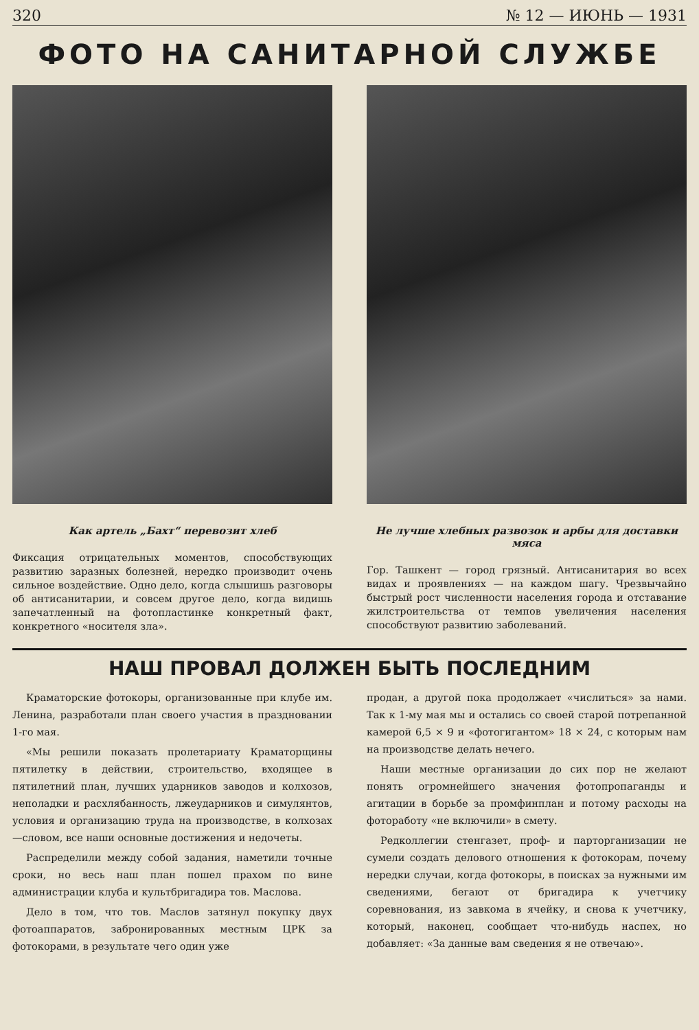320 № 12 — ИЮНЬ — 1931
ФОТО НА САНИТАРНОЙ СЛУЖБЕ
Как артель „Бахт“ перевозит хлеб
Фиксация отрицательных моментов, способствующих развитию заразных болезней, нередко производит очень сильное воздействие. Одно дело, когда слышишь разговоры об антисанитарии, и совсем другое дело, когда видишь запечатленный на фотопластинке конкретный факт, конкретного «носителя зла».
Не лучше хлебных развозок и арбы для доставки мяса
Гор. Ташкент — город грязный. Антисанитария во всех видах и проявлениях — на каждом шагу. Чрезвычайно быстрый рост численности населения города и отставание жилстроительства от темпов увеличения населения способствуют развитию заболеваний.
НАШ ПРОВАЛ ДОЛЖЕН БЫТЬ ПОСЛЕДНИМ
Краматорские фотокоры, организованные при клубе им. Ленина, разработали план своего участия в праздновании 1-го мая.
«Мы решили показать пролетариату Краматорщины пятилетку в действии, строительство, входящее в пятилетний план, лучших ударников заводов и колхозов, неполадки и расхлябанность, лжеударников и симулянтов, условия и организацию труда на производстве, в колхозах—словом, все наши основные достижения и недочеты.
Распределили между собой задания, наметили точные сроки, но весь наш план пошел прахом по вине администрации клуба и культбригадира тов. Маслова.
Дело в том, что тов. Маслов затянул покупку двух фотоаппаратов, забронированных местным ЦРК за фотокорами, в результате чего один уже
продан, а другой пока продолжает «числиться» за нами. Так к 1-му мая мы и остались со своей старой потрепанной камерой 6,5 × 9 и «фотогигантом» 18 × 24, с которым нам на производстве делать нечего.
Наши местные организации до сих пор не желают понять огромнейшего значения фотопропаганды и агитации в борьбе за промфинплан и потому расходы на фотоработу «не включили» в смету.
Редколлегии стенгазет, проф- и парторганизации не сумели создать делового отношения к фотокорам, почему нередки случаи, когда фотокоры, в поисках за нужными им сведениями, бегают от бригадира к учетчику соревнования, из завкома в ячейку, и снова к учетчику, который, наконец, сообщает что-нибудь наспех, но добавляет: «За данные вам сведения я не отвечаю».